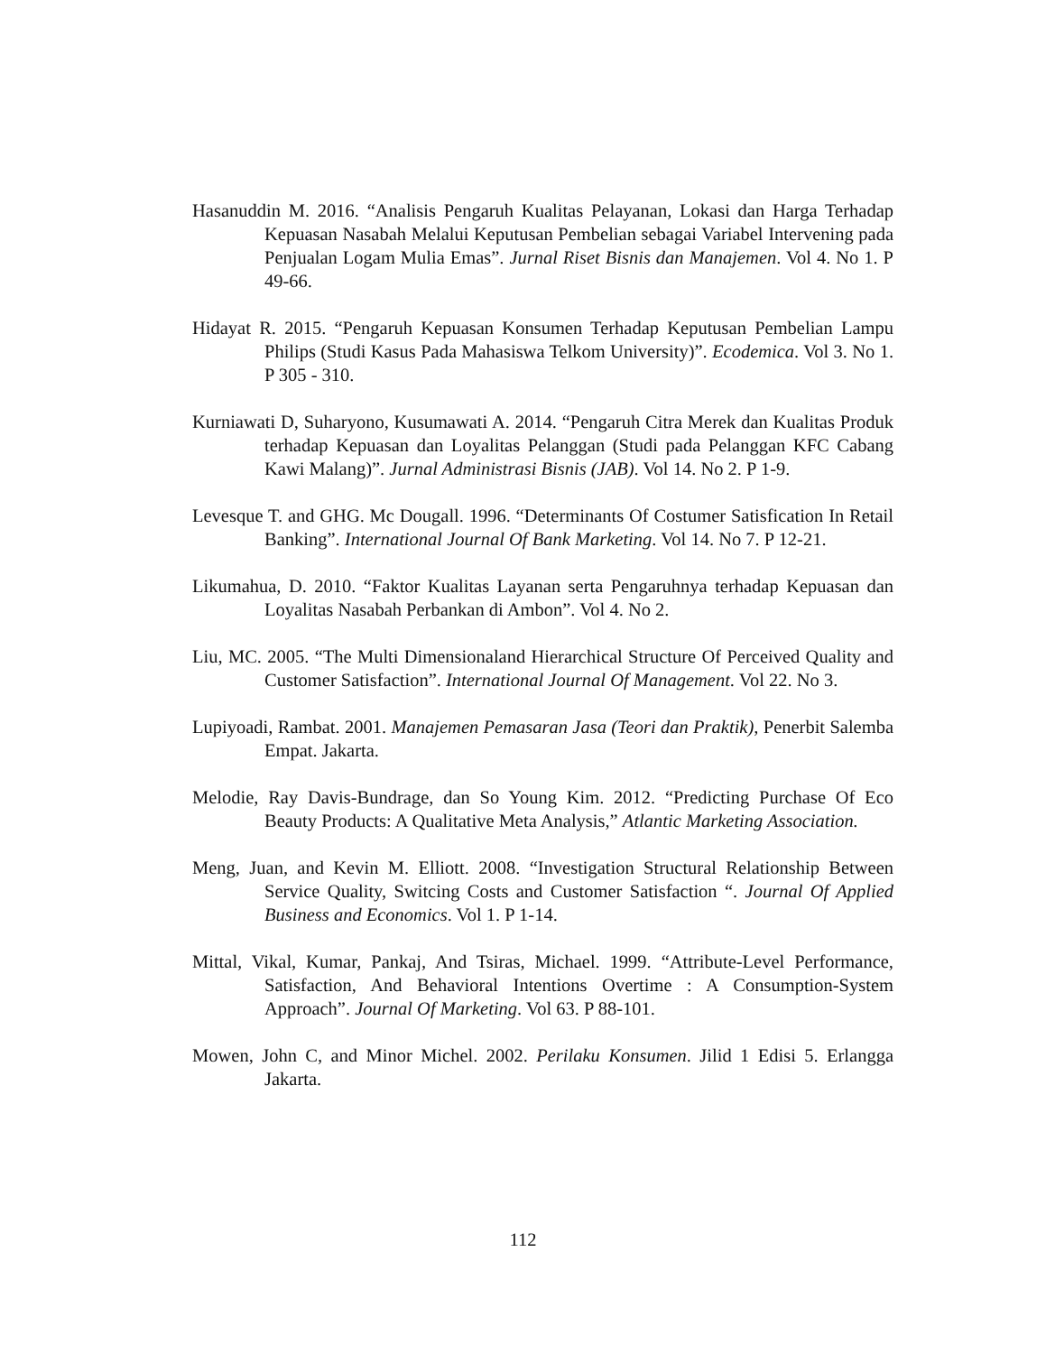Hasanuddin M. 2016. “Analisis Pengaruh Kualitas Pelayanan, Lokasi dan Harga Terhadap Kepuasan Nasabah Melalui Keputusan Pembelian sebagai Variabel Intervening pada Penjualan Logam Mulia Emas”. Jurnal Riset Bisnis dan Manajemen. Vol 4. No 1. P 49-66.
Hidayat R. 2015. “Pengaruh Kepuasan Konsumen Terhadap Keputusan Pembelian Lampu Philips (Studi Kasus Pada Mahasiswa Telkom University)”. Ecodemica. Vol 3. No 1. P 305 - 310.
Kurniawati D, Suharyono, Kusumawati A. 2014. “Pengaruh Citra Merek dan Kualitas Produk terhadap Kepuasan dan Loyalitas Pelanggan (Studi pada Pelanggan KFC Cabang Kawi Malang)”. Jurnal Administrasi Bisnis (JAB). Vol 14. No 2. P 1-9.
Levesque T. and GHG. Mc Dougall. 1996. “Determinants Of Costumer Satisfication In Retail Banking”. International Journal Of Bank Marketing. Vol 14. No 7. P 12-21.
Likumahua, D. 2010. “Faktor Kualitas Layanan serta Pengaruhnya terhadap Kepuasan dan Loyalitas Nasabah Perbankan di Ambon”. Vol 4. No 2.
Liu, MC. 2005. “The Multi Dimensionaland Hierarchical Structure Of Perceived Quality and Customer Satisfaction”. International Journal Of Management. Vol 22. No 3.
Lupiyoadi, Rambat. 2001. Manajemen Pemasaran Jasa (Teori dan Praktik), Penerbit Salemba Empat. Jakarta.
Melodie, Ray Davis-Bundrage, dan So Young Kim. 2012. “Predicting Purchase Of Eco Beauty Products: A Qualitative Meta Analysis,” Atlantic Marketing Association.
Meng, Juan, and Kevin M. Elliott. 2008. “Investigation Structural Relationship Between Service Quality, Switcing Costs and Customer Satisfaction “. Journal Of Applied Business and Economics. Vol 1. P 1-14.
Mittal, Vikal, Kumar, Pankaj, And Tsiras, Michael. 1999. “Attribute-Level Performance, Satisfaction, And Behavioral Intentions Overtime : A Consumption-System Approach”. Journal Of Marketing. Vol 63. P 88-101.
Mowen, John C, and Minor Michel. 2002. Perilaku Konsumen. Jilid 1 Edisi 5. Erlangga Jakarta.
112